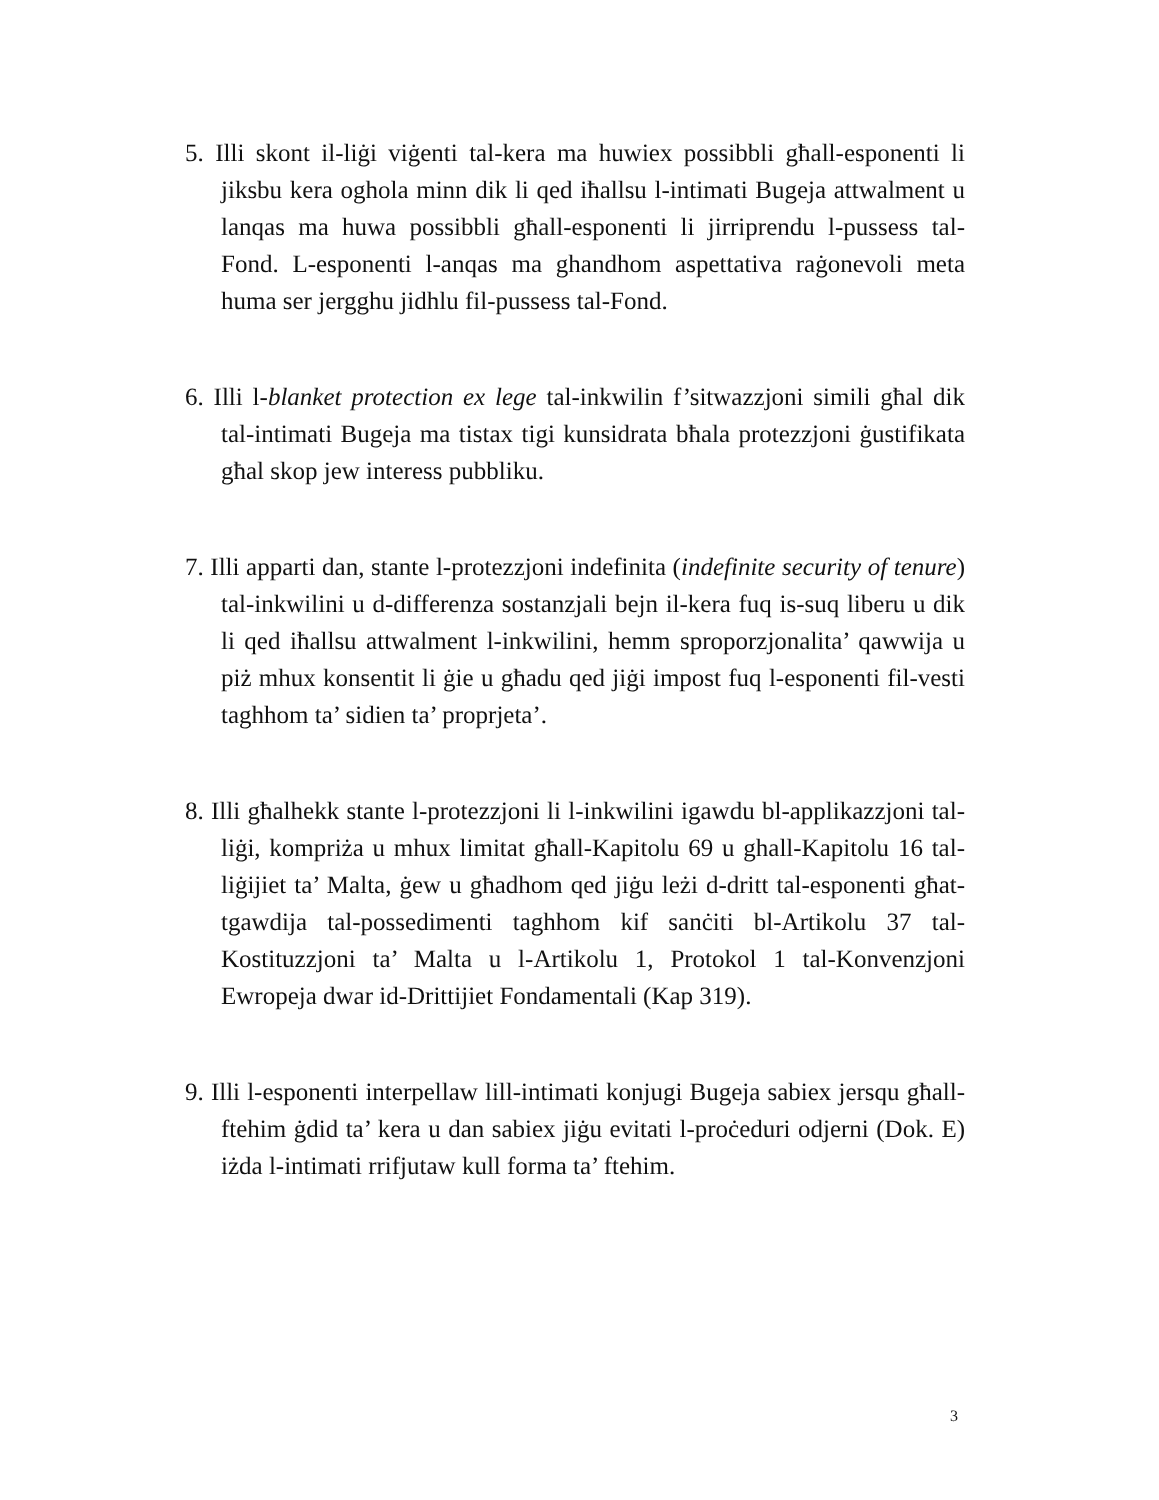5. Illi skont il-liġi viġenti tal-kera ma huwiex possibbli għall-esponenti li jiksbu kera oghola minn dik li qed iħallsu l-intimati Bugeja attwalment u lanqas ma huwa possibbli għall-esponenti li jirriprendu l-pussess tal-Fond. L-esponenti l-anqas ma ghandhom aspettativa raġonevoli meta huma ser jergghu jidhlu fil-pussess tal-Fond.
6. Illi l-blanket protection ex lege tal-inkwilin f’sitwazzjoni simili għal dik tal-intimati Bugeja ma tistax tigi kunsidrata bħala protezzjoni ġustifikata għal skop jew interess pubbliku.
7. Illi apparti dan, stante l-protezzjoni indefinita (indefinite security of tenure) tal-inkwilini u d-differenza sostanzjali bejn il-kera fuq is-suq liberu u dik li qed iħallsu attwalment l-inkwilini, hemm sproporzjonalita’ qawwija u piż mhux konsentit li ġie u għadu qed jiġi impost fuq l-esponenti fil-vesti taghhom ta’ sidien ta’ proprjeta’.
8. Illi għalhekk stante l-protezzjoni li l-inkwilini igawdu bl-applikazzjoni tal-liġi, kompriża u mhux limitat għall-Kapitolu 69 u ghall-Kapitolu 16 tal-liġijiet ta’ Malta, ġew u għadhom qed jiġu leżi d-dritt tal-esponenti għat-tgawdija tal-possedimenti taghhom kif sanċiti bl-Artikolu 37 tal-Kostituzzjoni ta’ Malta u l-Artikolu 1, Protokol 1 tal-Konvenzjoni Ewropeja dwar id-Drittijiet Fondamentali (Kap 319).
9. Illi l-esponenti interpellaw lill-intimati konjugi Bugeja sabiex jersqu għall-ftehim ġdid ta’ kera u dan sabiex jiġu evitati l-proċeduri odjerni (Dok. E) iżda l-intimati rrifjutaw kull forma ta’ ftehim.
3